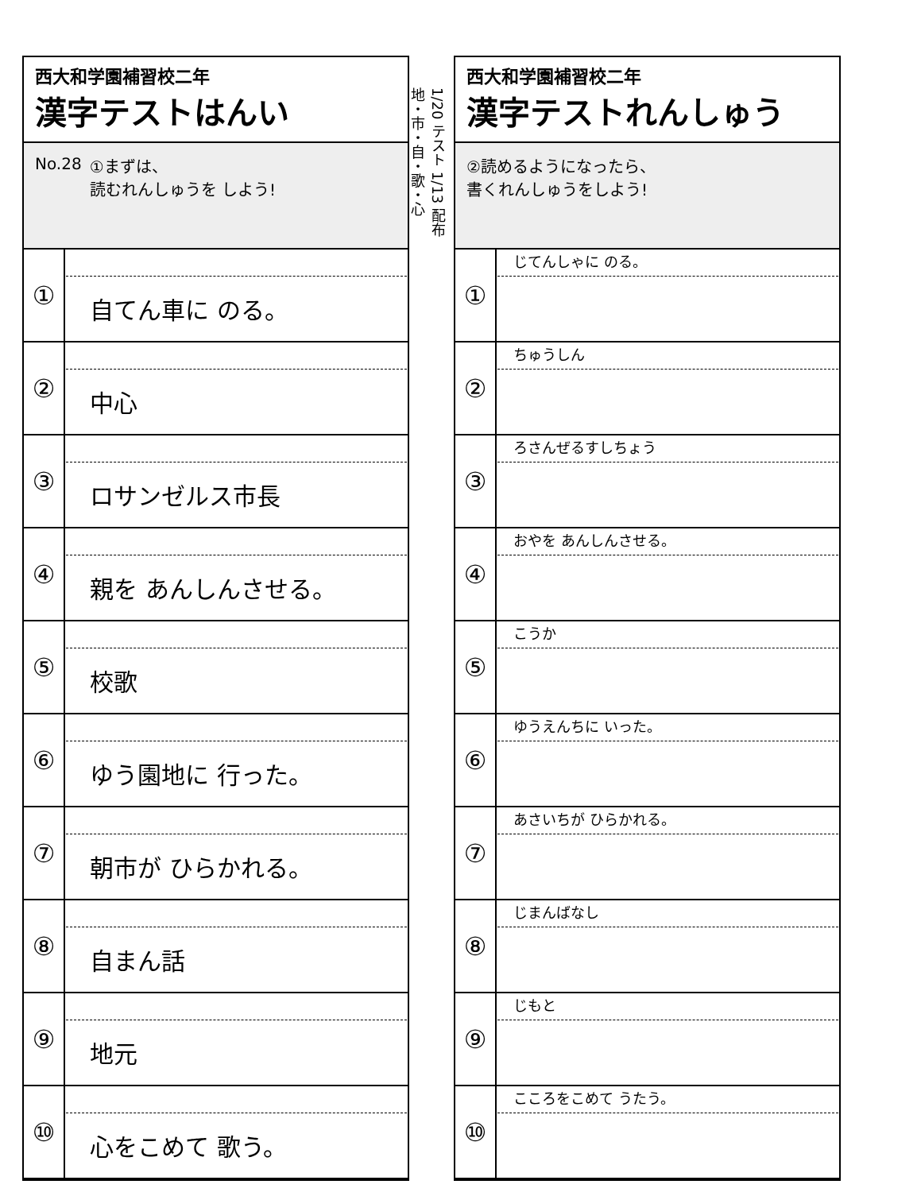西大和学園補習校二年
漢字テストはんい
No.28 ①まずは、
読むれんしゅうを しよう!
| ① | 自てん車に のる。 |
| ② | 中心 |
| ③ | ロサンゼルス市長 |
| ④ | 親を あんしんさせる。 |
| ⑤ | 校歌 |
| ⑥ | ゆう園地に 行った。 |
| ⑦ | 朝市が ひらかれる。 |
| ⑧ | 自まん話 |
| ⑨ | 地元 |
| ⑩ | 心をこめて 歌う。 |
1/20 テスト 1/13 配布
地・市・自・歌・心
西大和学園補習校二年
漢字テストれんしゅう
②読めるようになったら、
書くれんしゅうをしよう!
| ① | じてんしゃに のる。 |
| ② | ちゅうしん |
| ③ | ろさんぜるすしちょう |
| ④ | おやを あんしんさせる。 |
| ⑤ | こうか |
| ⑥ | ゆうえんちに いった。 |
| ⑦ | あさいちが ひらかれる。 |
| ⑧ | じまんばなし |
| ⑨ | じもと |
| ⑩ | こころをこめて うたう。 |